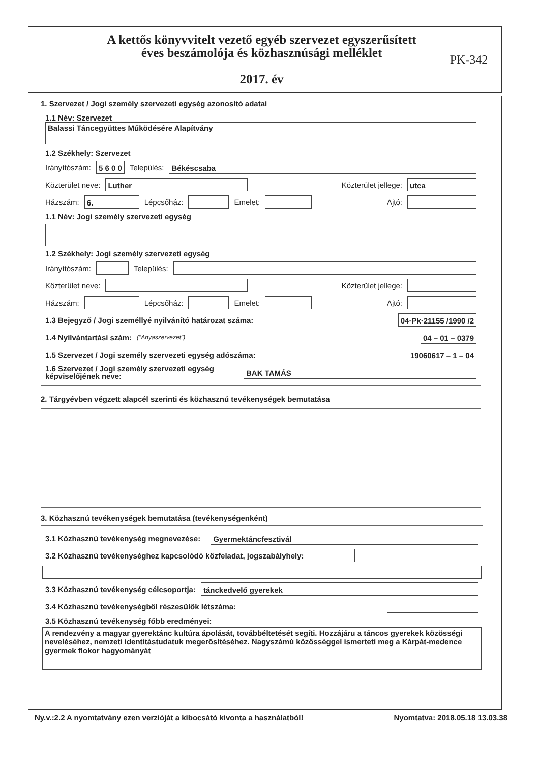A kettős könyvvitelt vezető egyéb szervezet egyszerűsített
éves beszámolója és közhasznúsági melléklet
2017. év
PK-342
1. Szervezet / Jogi személy szervezeti egység azonosító adatai
1.1 Név: Szervezet
Balassi Táncegyüttes Működésére Alapítvány
1.2 Székhely: Szervezet
Irányítószám: 5 6 0 0 Település: Békéscsaba
Közterület neve: Luther Közterület jellege: utca
Házszám: 6. Lépcsőház: Emelet: Ajtó:
1.1 Név: Jogi személy szervezeti egység
1.2 Székhely: Jogi személy szervezeti egység
Irányítószám: Település:
Közterület neve: Közterület jellege:
Házszám: Lépcsőház: Emelet: Ajtó:
1.3 Bejegyző / Jogi személlyé nyilvánító határozat száma: 04·Pk·21155 /1990 /2
1.4 Nyilvántartási szám: ("Anyaszervezet") 04 – 01 – 0379
1.5 Szervezet / Jogi személy szervezeti egység adószáma: 19060617 – 1 – 04
1.6 Szervezet / Jogi személy szervezeti egység képviselőjének neve: BAK TAMÁS
2. Tárgyévben végzett alapcél szerinti és közhasznú tevékenységek bemutatása
3. Közhasznú tevékenységek bemutatása (tevékenységenként)
3.1 Közhasznú tevékenység megnevezése: Gyermektáncfesztivál
3.2 Közhasznú tevékenységhez kapcsolódó közfeladat, jogszabályhely:
3.3 Közhasznú tevékenység célcsoportja: tánckedvelő gyerekek
3.4 Közhasznú tevékenységből részesülők létszáma:
3.5 Közhasznú tevékenység főbb eredményei:
A rendezvény a magyar gyerektánc kultúra ápolását, továbbéltetését segíti. Hozzájáru a táncos gyerekek közösségi neveléséhez, nemzeti identitástudatuk megerősítéséhez. Nagyszámú közösséggel ismerteti meg a Kárpát-medence gyermek flokor hagyományát
Ny.v.:2.2 A nyomtatvány ezen verzióját a kibocsátó kivonta a használatból! Nyomtatva: 2018.05.18 13.03.38